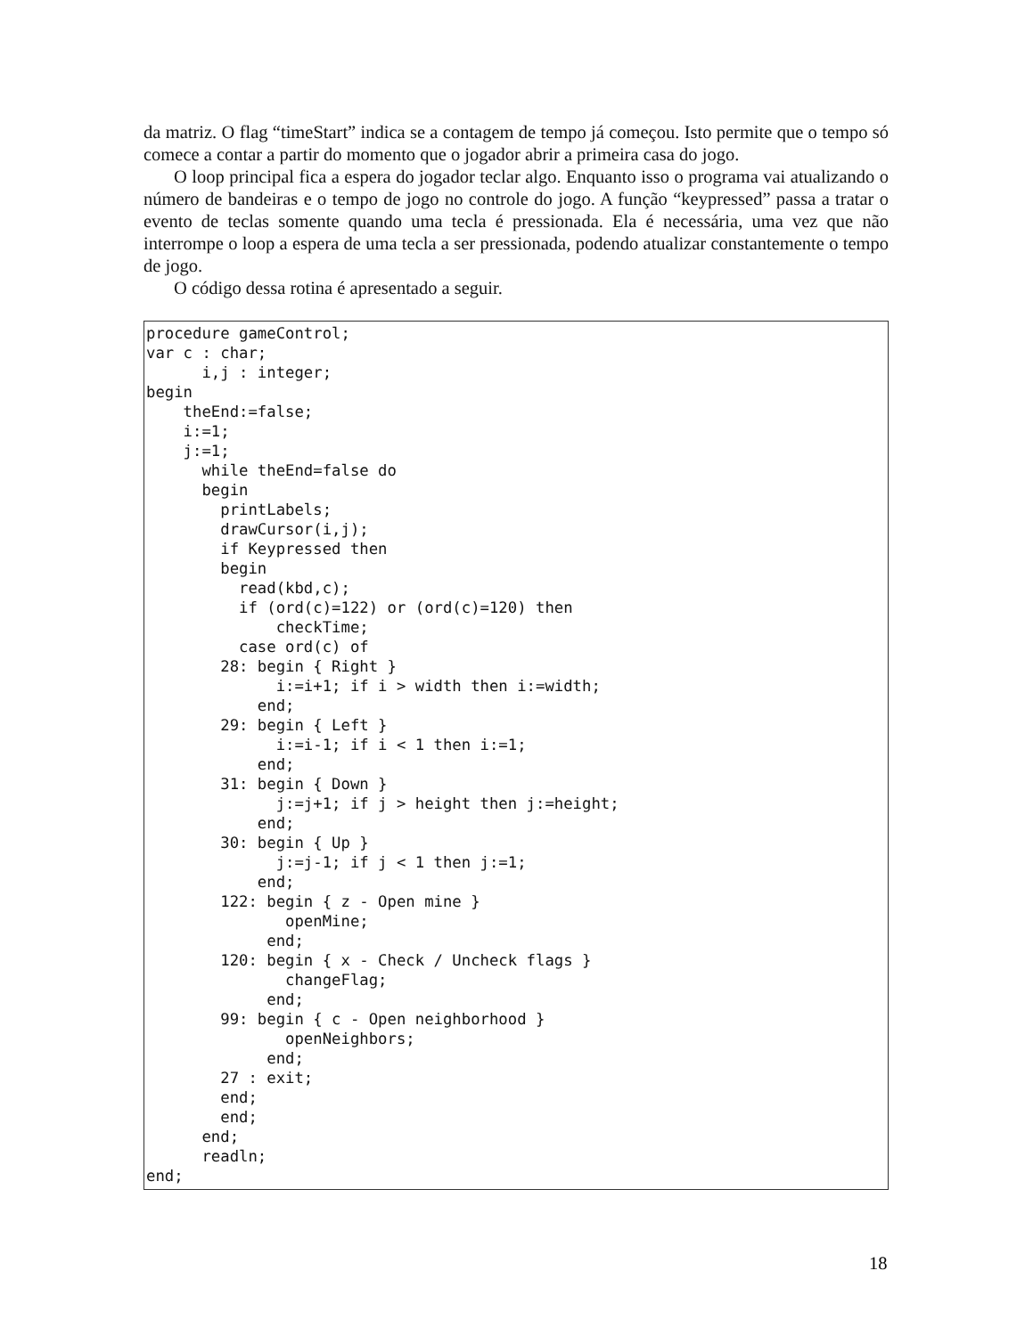da matriz. O flag “timeStart” indica se a contagem de tempo já começou. Isto permite que o tempo só comece a contar a partir do momento que o jogador abrir a primeira casa do jogo.
O loop principal fica a espera do jogador teclar algo. Enquanto isso o programa vai atualizando o número de bandeiras e o tempo de jogo no controle do jogo. A função “keypressed” passa a tratar o evento de teclas somente quando uma tecla é pressionada. Ela é necessária, uma vez que não interrompe o loop a espera de uma tecla a ser pressionada, podendo atualizar constantemente o tempo de jogo.
O código dessa rotina é apresentado a seguir.
procedure gameControl;
var c : char;
      i,j : integer;
begin
    theEnd:=false;
    i:=1;
    j:=1;
      while theEnd=false do
      begin
        printLabels;
        drawCursor(i,j);
        if Keypressed then
        begin
          read(kbd,c);
          if (ord(c)=122) or (ord(c)=120) then
              checkTime;
          case ord(c) of
        28: begin { Right }
              i:=i+1; if i > width then i:=width;
            end;
        29: begin { Left }
              i:=i-1; if i < 1 then i:=1;
            end;
        31: begin { Down }
              j:=j+1; if j > height then j:=height;
            end;
        30: begin { Up }
              j:=j-1; if j < 1 then j:=1;
            end;
        122: begin { z - Open mine }
               openMine;
             end;
        120: begin { x - Check / Uncheck flags }
               changeFlag;
             end;
        99: begin { c - Open neighborhood }
               openNeighbors;
             end;
        27 : exit;
        end;
        end;
      end;
      readln;
end;
18